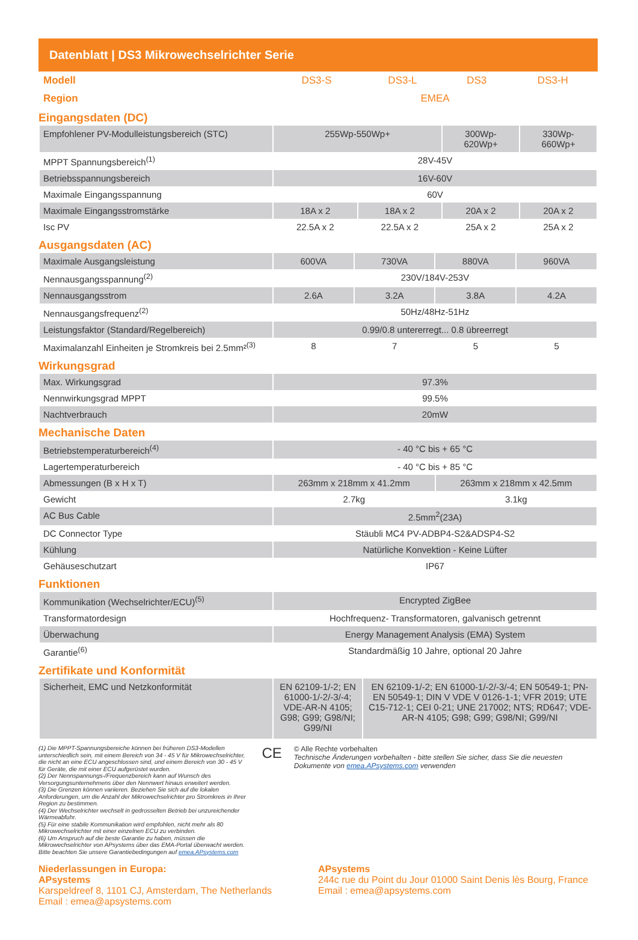Datenblatt | DS3 Mikrowechselrichter Serie
| Modell | DS3-S | DS3-L | DS3 | DS3-H |
| Region | EMEA | | | |
Eingangsdaten (DC)
| Empfohlener PV-Modulleistungsbereich (STC) | 255Wp-550Wp+ | | 300Wp- 620Wp+ | 330Wp- 660Wp+ |
| MPPT Spannungsbereich<sup>(1)</sup> | 28V-45V | | | |
| Betriebsspannungsbereich | 16V-60V | | | |
| Maximale Eingangsspannung | 60V | | | |
| Maximale Eingangsstromstärke | 18A x 2 | 18A x 2 | 20A x 2 | 20A x 2 |
| Isc PV | 22.5A x 2 | 22.5A x 2 | 25A x 2 | 25A x 2 |
Ausgangsdaten (AC)
| Maximale Ausgangsleistung | 600VA | 730VA | 880VA | 960VA |
| Nennausgangsspannung<sup>(2)</sup> | 230V/184V-253V | | | |
| Nennausgangsstrom | 2.6A | 3.2A | 3.8A | 4.2A |
| Nennausgangsfrequenz<sup>(2)</sup> | 50Hz/48Hz-51Hz | | | |
| Leistungsfaktor (Standard/Regelbereich) | 0.99/0.8 untererregt... 0.8 übreerregt | | | |
| Maximalanzahl Einheiten je Stromkreis bei 2.5mm²<sup>(3)</sup> | 8 | 7 | 5 | 5 |
Wirkungsgrad
| Max. Wirkungsgrad | 97.3% |
| Nennwirkungsgrad MPPT | 99.5% |
| Nachtverbrauch | 20mW |
Mechanische Daten
| Betriebstemperaturbereich<sup>(4)</sup> | - 40 °C bis + 65 °C | |
| Lagertemperaturbereich | - 40 °C bis + 85 °C | |
| Abmessungen (B x H x T) | 263mm x 218mm x 41.2mm | 263mm x 218mm x 42.5mm |
| Gewicht | 2.7kg | 3.1kg |
| AC Bus Cable | 2.5mm<sup>2</sup>(23A) | |
| DC Connector Type | Stäubli MC4 PV-ADBP4-S2&ADSP4-S2 | |
| Kühlung | Natürliche Konvektion - Keine Lüfter | |
| Gehäuseschutzart | IP67 | |
Funktionen
| Kommunikation (Wechselrichter/ECU)<sup>(5)</sup> | Encrypted ZigBee |
| Transformatordesign | Hochfrequenz- Transformatoren, galvanisch getrennt |
| Überwachung | Energy Management Analysis (EMA) System |
| Garantie<sup>(6)</sup> | Standardmäßig 10 Jahre, optional 20 Jahre |
Zertifikate und Konformität
| Sicherheit, EMC und Netzkonformität | EN 62109-1/-2; EN 61000-1/-2/-3/-4; VDE-AR-N 4105; G98; G99; G98/NI; G99/NI | EN 62109-1/-2; EN 61000-1/-2/-3/-4; EN 50549-1; PN-EN 50549-1; DIN V VDE V 0126-1-1; VFR 2019; UTE C15-712-1; CEI 0-21; UNE 217002; NTS; RD647; VDE-AR-N 4105; G98; G99; G98/NI; G99/NI |
(1) Die MPPT-Spannungsbereiche können bei früheren DS3-Modellen unterschiedlich sein, mit einem Bereich von 34 - 45 V für Mikrowechselrichter, die nicht an eine ECU angeschlossen sind, und einem Bereich von 30 - 45 V für Geräte, die mit einer ECU aufgerüstet wurden.
(2) Der Nennspannungs-/Frequenzbereich kann auf Wunsch des Versorgungsunternehmens über den Nennwert hinaus erweitert werden.
(3) Die Grenzen können variieren. Beziehen Sie sich auf die lokalen Anforderungen, um die Anzahl der Mikrowechselrichter pro Stromkreis in Ihrer Region zu bestimmen.
(4) Der Wechselrichter wechselt in gedrosselten Betrieb bei unzureichender Wärmeabfuhr.
(5) Für eine stabile Kommunikation wird empfohlen, nicht mehr als 80 Mikrowechselrichter mit einer einzelnen ECU zu verbinden.
(6) Um Anspruch auf die beste Garantie zu haben, müssen die Mikrowechselrichter von APsystems über das EMA-Portal überwacht werden. Bitte beachten Sie unsere Garantiebedingungen auf emea.APsystems.com
CE
© Alle Rechte vorbehalten
Technische Änderungen vorbehalten - bitte stellen Sie sicher, dass Sie die neuesten Dokumente von emea.APsystems.com verwenden
Niederlassungen in Europa:
APsystems
Karspeldreef 8, 1101 CJ, Amsterdam, The Netherlands
Email : emea@apsystems.com
APsystems
244c rue du Point du Jour 01000 Saint Denis lès Bourg, France
Email : emea@apsystems.com